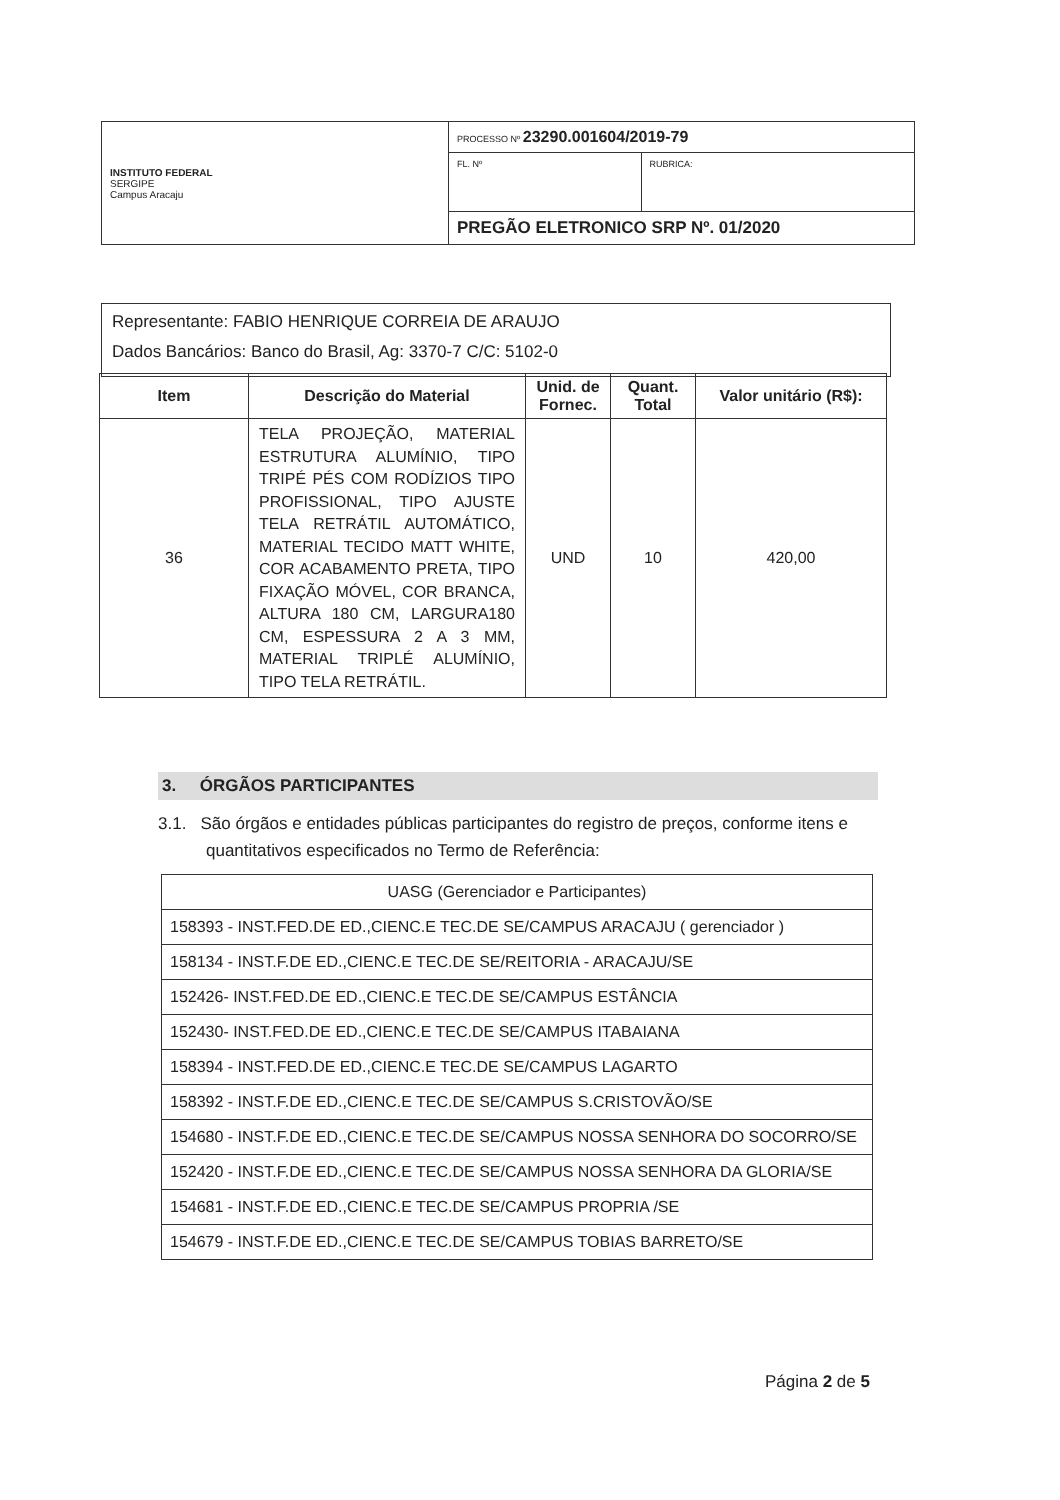| INSTITUTO FEDERAL SERGIPE Campus Aracaju | PROCESSO Nº 23290.001604/2019-79 | |
| | FL. Nº | RUBRICA: |
| | PREGÃO ELETRONICO SRP Nº. 01/2020 | |
Representante: FABIO HENRIQUE CORREIA DE ARAUJO
Dados Bancários: Banco do Brasil, Ag: 3370-7 C/C: 5102-0
| Item | Descrição do Material | Unid. de Fornec. | Quant. Total | Valor unitário (R$): |
| --- | --- | --- | --- | --- |
| 36 | TELA PROJEÇÃO, MATERIAL ESTRUTURA ALUMÍNIO, TIPO TRIPÉ PÉS COM RODÍZIOS TIPO PROFISSIONAL, TIPO AJUSTE TELA RETRÁTIL AUTOMÁTICO, MATERIAL TECIDO MATT WHITE, COR ACABAMENTO PRETA, TIPO FIXAÇÃO MÓVEL, COR BRANCA, ALTURA 180 CM, LARGURA180 CM, ESPESSURA 2 A 3 MM, MATERIAL TRIPLÉ ALUMÍNIO, TIPO TELA RETRÁTIL. | UND | 10 | 420,00 |
3. ÓRGÃOS PARTICIPANTES
3.1. São órgãos e entidades públicas participantes do registro de preços, conforme itens e quantitativos especificados no Termo de Referência:
| UASG (Gerenciador e Participantes) |
| 158393 - INST.FED.DE ED.,CIENC.E TEC.DE SE/CAMPUS ARACAJU ( gerenciador ) |
| 158134 - INST.F.DE ED.,CIENC.E TEC.DE SE/REITORIA - ARACAJU/SE |
| 152426- INST.FED.DE ED.,CIENC.E TEC.DE SE/CAMPUS ESTÂNCIA |
| 152430- INST.FED.DE ED.,CIENC.E TEC.DE SE/CAMPUS ITABAIANA |
| 158394 - INST.FED.DE ED.,CIENC.E TEC.DE SE/CAMPUS LAGARTO |
| 158392 - INST.F.DE ED.,CIENC.E TEC.DE SE/CAMPUS S.CRISTOVÃO/SE |
| 154680 - INST.F.DE ED.,CIENC.E TEC.DE SE/CAMPUS NOSSA SENHORA DO SOCORRO/SE |
| 152420 - INST.F.DE ED.,CIENC.E TEC.DE SE/CAMPUS NOSSA SENHORA DA GLORIA/SE |
| 154681 - INST.F.DE ED.,CIENC.E TEC.DE SE/CAMPUS PROPRIA /SE |
| 154679 - INST.F.DE ED.,CIENC.E TEC.DE SE/CAMPUS TOBIAS BARRETO/SE |
Página 2 de 5